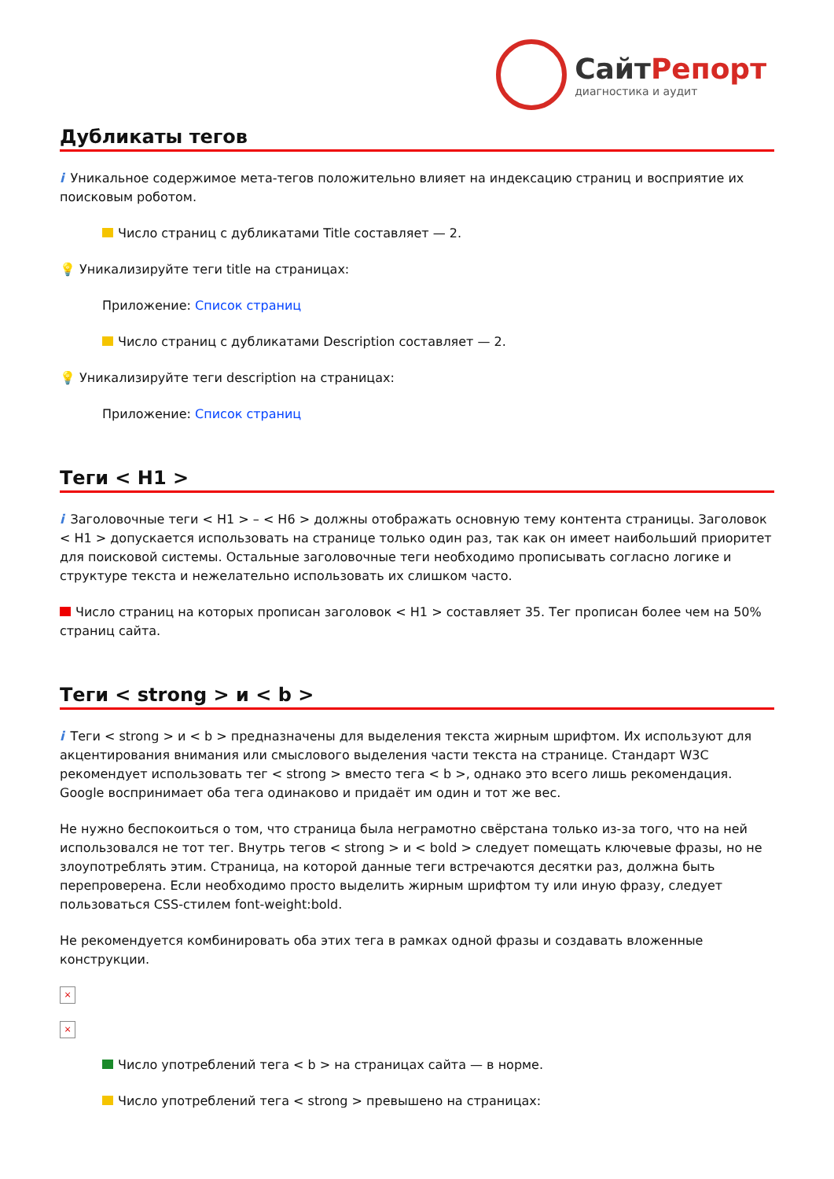СайтРепорт
диагностика и аудит
Дубликаты тегов
i Уникальное содержимое мета-тегов положительно влияет на индексацию страниц и восприятие их поисковым роботом.
Число страниц с дубликатами Title составляет — 2.
💡 Уникализируйте теги title на страницах:
Приложение: Список страниц
Число страниц с дубликатами Description составляет — 2.
💡 Уникализируйте теги description на страницах:
Приложение: Список страниц
Теги < H1 >
i Заголовочные теги < H1 > – < H6 > должны отображать основную тему контента страницы. Заголовок < H1 > допускается использовать на странице только один раз, так как он имеет наибольший приоритет для поисковой системы. Остальные заголовочные теги необходимо прописывать согласно логике и структуре текста и нежелательно использовать их слишком часто.
Число страниц на которых прописан заголовок < H1 > составляет 35. Тег прописан более чем на 50% страниц сайта.
Теги < strong > и < b >
i Теги < strong > и < b > предназначены для выделения текста жирным шрифтом. Их используют для акцентирования внимания или смыслового выделения части текста на странице. Стандарт W3C рекомендует использовать тег < strong > вместо тега < b >, однако это всего лишь рекомендация. Google воспринимает оба тега одинаково и придаёт им один и тот же вес.
Не нужно беспокоиться о том, что страница была неграмотно свёрстана только из-за того, что на ней использовался не тот тег. Внутрь тегов < strong > и < bold > следует помещать ключевые фразы, но не злоупотреблять этим. Страница, на которой данные теги встречаются десятки раз, должна быть перепроверена. Если необходимо просто выделить жирным шрифтом ту или иную фразу, следует пользоваться CSS-стилем font-weight:bold.
Не рекомендуется комбинировать оба этих тега в рамках одной фразы и создавать вложенные конструкции.
×
×
Число употреблений тега < b > на страницах сайта — в норме.
Число употреблений тега < strong > превышено на страницах: